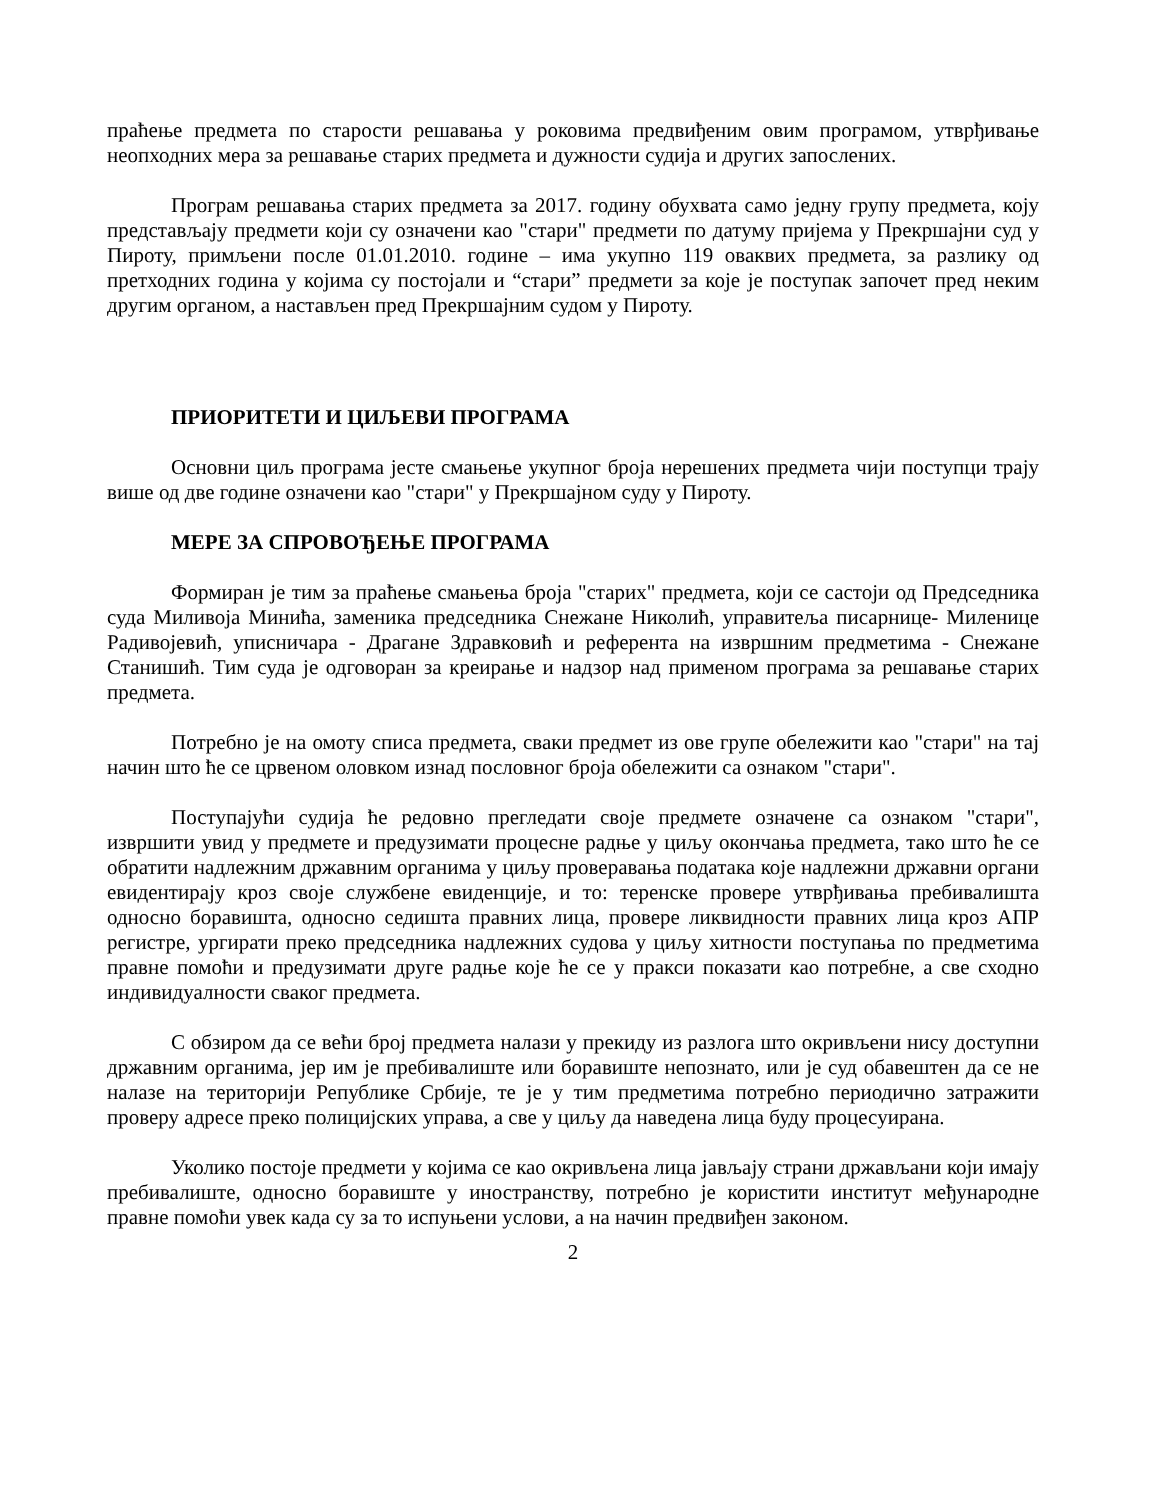праћење предмета по старости решавања у роковима предвиђеним овим програмом, утврђивање неопходних мера за решавање старих предмета и дужности судија и других запослених.
Програм решавања старих предмета за 2017. годину обухвата само једну групу предмета, коју представљају предмети који су означени као "стари" предмети по датуму пријема у Прекршајни суд у Пироту, примљени после 01.01.2010. године – има укупно 119 оваквих предмета, за разлику од претходних година у којима су постојали и “стари” предмети за које је поступак започет пред неким другим органом, а настављен пред Прекршајним судом у Пироту.
ПРИОРИТЕТИ И ЦИЉЕВИ ПРОГРАМА
Основни циљ програма јесте смањење укупног броја нерешених предмета чији поступци трају више од две године означени као "стари" у Прекршајном суду у Пироту.
МЕРЕ ЗА СПРОВОЂЕЊЕ ПРОГРАМА
Формиран је тим за праћење смањења броја "старих" предмета, који се састоји од Председника суда Миливоја Минића, заменика председника Снежане Николић, управитеља писарнице- Миленице Радивојевић, уписничара - Драгане Здравковић и референта на извршним предметима - Снежане Станишић. Тим суда је одговоран за креирање и надзор над применом програма за решавање старих предмета.
Потребно је на омоту списа предмета, сваки предмет из ове групе обележити као "стари" на тај начин што ће се црвеном оловком изнад пословног броја обележити са ознаком "стари".
Поступајући судија ће редовно прегледати своје предмете означене са ознаком "стари", извршити увид у предмете и предузимати процесне радње у циљу окончања предмета, тако што ће се обратити надлежним државним органима у циљу проверавања података које надлежни државни органи евидентирају кроз своје службене евиденције, и то: теренске провере утврђивања пребивалишта односно боравишта, односно седишта правних лица, провере ликвидности правних лица кроз АПР регистре, ургирати преко председника надлежних судова у циљу хитности поступања по предметима правне помоћи и предузимати друге радње које ће се у пракси показати као потребне, а све сходно индивидуалности сваког предмета.
С обзиром да се већи број предмета налази у прекиду из разлога што окривљени нису доступни државним органима, јер им је пребивалиште или боравиште непознато, или је суд обавештен да се не налазе на територији Републике Србије, те је у тим предметима потребно периодично затражити проверу адресе преко полицијских управа, а све у циљу да наведена лица буду процесуирана.
Уколико постоје предмети у којима се као окривљена лица јављају страни држављани који имају пребивалиште, односно боравиште у иностранству, потребно је користити институт међународне правне помоћи увек када су за то испуњени услови, а на начин предвиђен законом.
2